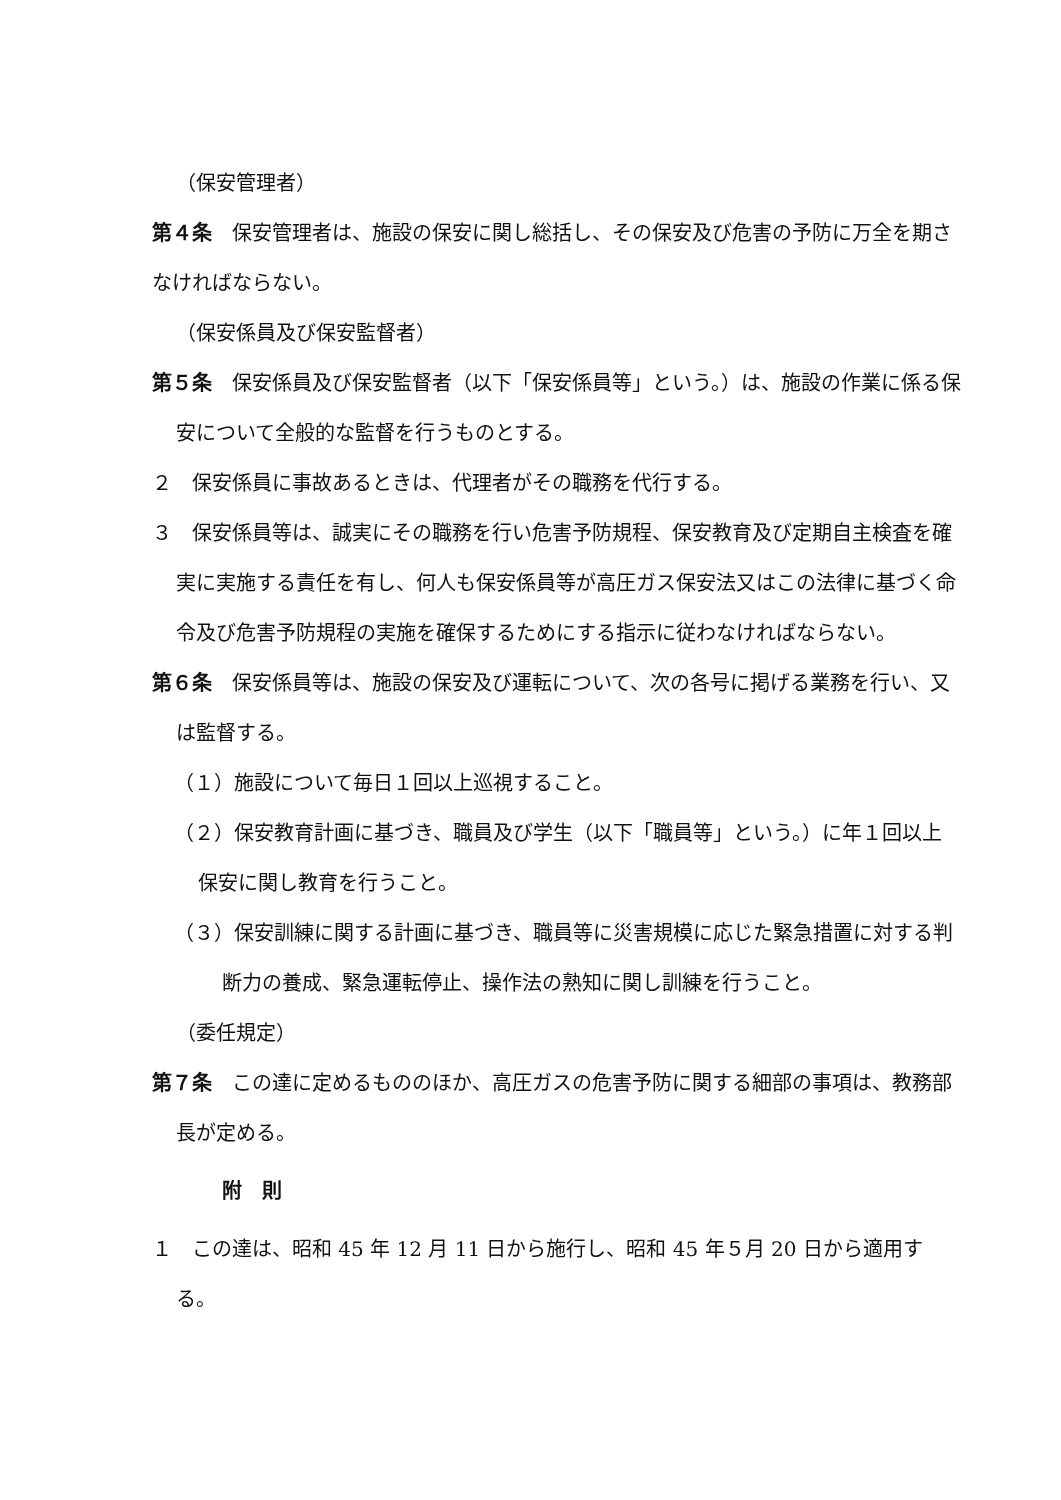（保安管理者）
第４条　保安管理者は、施設の保安に関し総括し、その保安及び危害の予防に万全を期さなければならない。
（保安係員及び保安監督者）
第５条　保安係員及び保安監督者（以下「保安係員等」という。）は、施設の作業に係る保安について全般的な監督を行うものとする。
２　保安係員に事故あるときは、代理者がその職務を代行する。
３　保安係員等は、誠実にその職務を行い危害予防規程、保安教育及び定期自主検査を確実に実施する責任を有し、何人も保安係員等が高圧ガス保安法又はこの法律に基づく命令及び危害予防規程の実施を確保するためにする指示に従わなければならない。
第６条　保安係員等は、施設の保安及び運転について、次の各号に掲げる業務を行い、又は監督する。
（１）施設について毎日１回以上巡視すること。
（２）保安教育計画に基づき、職員及び学生（以下「職員等」という。）に年１回以上保安に関し教育を行うこと。
（３）保安訓練に関する計画に基づき、職員等に災害規模に応じた緊急措置に対する判断力の養成、緊急運転停止、操作法の熟知に関し訓練を行うこと。
（委任規定）
第７条　この達に定めるもののほか、高圧ガスの危害予防に関する細部の事項は、教務部長が定める。
附　則
１　この達は、昭和 45 年 12 月 11 日から施行し、昭和 45 年５月 20 日から適用する。